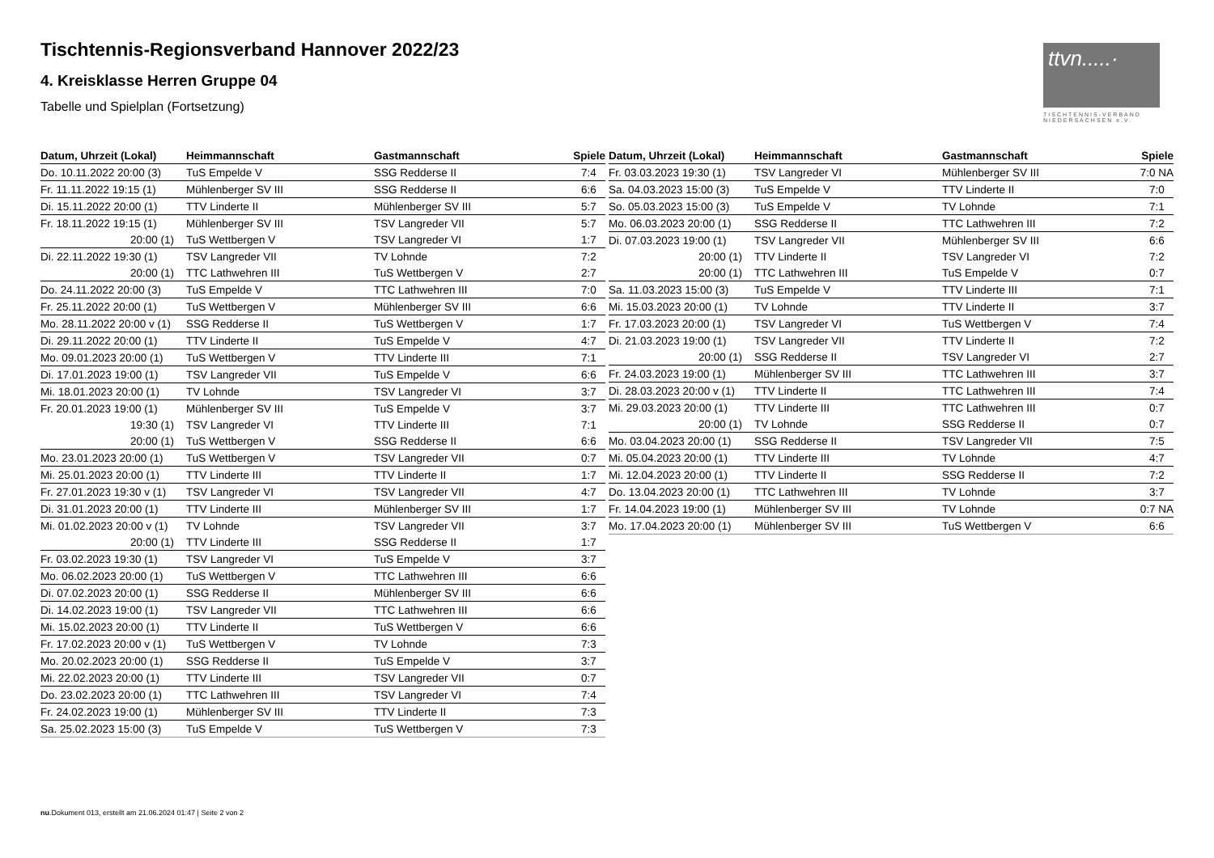Tischtennis-Regionsverband Hannover 2022/23
4. Kreisklasse Herren Gruppe 04
Tabelle und Spielplan (Fortsetzung)
ttvn.....·
TISCHTENNIS-VERBAND NIEDERSACHSEN e.V.
| Datum, Uhrzeit (Lokal) | Heimmannschaft | Gastmannschaft | Spiele |
| --- | --- | --- | --- |
| Do. 10.11.2022 20:00 (3) | TuS Empelde V | SSG Redderse II | 7:4 |
| Fr. 11.11.2022 19:15 (1) | Mühlenberger SV III | SSG Redderse II | 6:6 |
| Di. 15.11.2022 20:00 (1) | TTV Linderte II | Mühlenberger SV III | 5:7 |
| Fr. 18.11.2022 19:15 (1) | Mühlenberger SV III | TSV Langreder VII | 5:7 |
| 20:00 (1) | TuS Wettbergen V | TSV Langreder VI | 1:7 |
| Di. 22.11.2022 19:30 (1) | TSV Langreder VII | TV Lohnde | 7:2 |
| 20:00 (1) | TTC Lathwehren III | TuS Wettbergen V | 2:7 |
| Do. 24.11.2022 20:00 (3) | TuS Empelde V | TTC Lathwehren III | 7:0 |
| Fr. 25.11.2022 20:00 (1) | TuS Wettbergen V | Mühlenberger SV III | 6:6 |
| Mo. 28.11.2022 20:00 v (1) | SSG Redderse II | TuS Wettbergen V | 1:7 |
| Di. 29.11.2022 20:00 (1) | TTV Linderte II | TuS Empelde V | 4:7 |
| Mo. 09.01.2023 20:00 (1) | TuS Wettbergen V | TTV Linderte III | 7:1 |
| Di. 17.01.2023 19:00 (1) | TSV Langreder VII | TuS Empelde V | 6:6 |
| Mi. 18.01.2023 20:00 (1) | TV Lohnde | TSV Langreder VI | 3:7 |
| Fr. 20.01.2023 19:00 (1) | Mühlenberger SV III | TuS Empelde V | 3:7 |
| 19:30 (1) | TSV Langreder VI | TTV Linderte III | 7:1 |
| 20:00 (1) | TuS Wettbergen V | SSG Redderse II | 6:6 |
| Mo. 23.01.2023 20:00 (1) | TuS Wettbergen V | TSV Langreder VII | 0:7 |
| Mi. 25.01.2023 20:00 (1) | TTV Linderte III | TTV Linderte II | 1:7 |
| Fr. 27.01.2023 19:30 v (1) | TSV Langreder VI | TSV Langreder VII | 4:7 |
| Di. 31.01.2023 20:00 (1) | TTV Linderte III | Mühlenberger SV III | 1:7 |
| Mi. 01.02.2023 20:00 v (1) | TV Lohnde | TSV Langreder VII | 3:7 |
| 20:00 (1) | TTV Linderte III | SSG Redderse II | 1:7 |
| Fr. 03.02.2023 19:30 (1) | TSV Langreder VI | TuS Empelde V | 3:7 |
| Mo. 06.02.2023 20:00 (1) | TuS Wettbergen V | TTC Lathwehren III | 6:6 |
| Di. 07.02.2023 20:00 (1) | SSG Redderse II | Mühlenberger SV III | 6:6 |
| Di. 14.02.2023 19:00 (1) | TSV Langreder VII | TTC Lathwehren III | 6:6 |
| Mi. 15.02.2023 20:00 (1) | TTV Linderte II | TuS Wettbergen V | 6:6 |
| Fr. 17.02.2023 20:00 v (1) | TuS Wettbergen V | TV Lohnde | 7:3 |
| Mo. 20.02.2023 20:00 (1) | SSG Redderse II | TuS Empelde V | 3:7 |
| Mi. 22.02.2023 20:00 (1) | TTV Linderte III | TSV Langreder VII | 0:7 |
| Do. 23.02.2023 20:00 (1) | TTC Lathwehren III | TSV Langreder VI | 7:4 |
| Fr. 24.02.2023 19:00 (1) | Mühlenberger SV III | TTV Linderte II | 7:3 |
| Sa. 25.02.2023 15:00 (3) | TuS Empelde V | TuS Wettbergen V | 7:3 |
| Datum, Uhrzeit (Lokal) | Heimmannschaft | Gastmannschaft | Spiele |
| --- | --- | --- | --- |
| Fr. 03.03.2023 19:30 (1) | TSV Langreder VI | Mühlenberger SV III | 7:0 NA |
| Sa. 04.03.2023 15:00 (3) | TuS Empelde V | TTV Linderte II | 7:0 |
| So. 05.03.2023 15:00 (3) | TuS Empelde V | TV Lohnde | 7:1 |
| Mo. 06.03.2023 20:00 (1) | SSG Redderse II | TTC Lathwehren III | 7:2 |
| Di. 07.03.2023 19:00 (1) | TSV Langreder VII | Mühlenberger SV III | 6:6 |
| 20:00 (1) | TTV Linderte II | TSV Langreder VI | 7:2 |
| 20:00 (1) | TTC Lathwehren III | TuS Empelde V | 0:7 |
| Sa. 11.03.2023 15:00 (3) | TuS Empelde V | TTV Linderte III | 7:1 |
| Mi. 15.03.2023 20:00 (1) | TV Lohnde | TTV Linderte II | 3:7 |
| Fr. 17.03.2023 20:00 (1) | TSV Langreder VI | TuS Wettbergen V | 7:4 |
| Di. 21.03.2023 19:00 (1) | TSV Langreder VII | TTV Linderte II | 7:2 |
| 20:00 (1) | SSG Redderse II | TSV Langreder VI | 2:7 |
| Fr. 24.03.2023 19:00 (1) | Mühlenberger SV III | TTC Lathwehren III | 3:7 |
| Di. 28.03.2023 20:00 v (1) | TTV Linderte II | TTC Lathwehren III | 7:4 |
| Mi. 29.03.2023 20:00 (1) | TTV Linderte III | TTC Lathwehren III | 0:7 |
| 20:00 (1) | TV Lohnde | SSG Redderse II | 0:7 |
| Mo. 03.04.2023 20:00 (1) | SSG Redderse II | TSV Langreder VII | 7:5 |
| Mi. 05.04.2023 20:00 (1) | TTV Linderte III | TV Lohnde | 4:7 |
| Mi. 12.04.2023 20:00 (1) | TTV Linderte II | SSG Redderse II | 7:2 |
| Do. 13.04.2023 20:00 (1) | TTC Lathwehren III | TV Lohnde | 3:7 |
| Fr. 14.04.2023 19:00 (1) | Mühlenberger SV III | TV Lohnde | 0:7 NA |
| Mo. 17.04.2023 20:00 (1) | Mühlenberger SV III | TuS Wettbergen V | 6:6 |
nu.Dokument 013, erstellt am 21.06.2024 01:47 | Seite 2 von 2